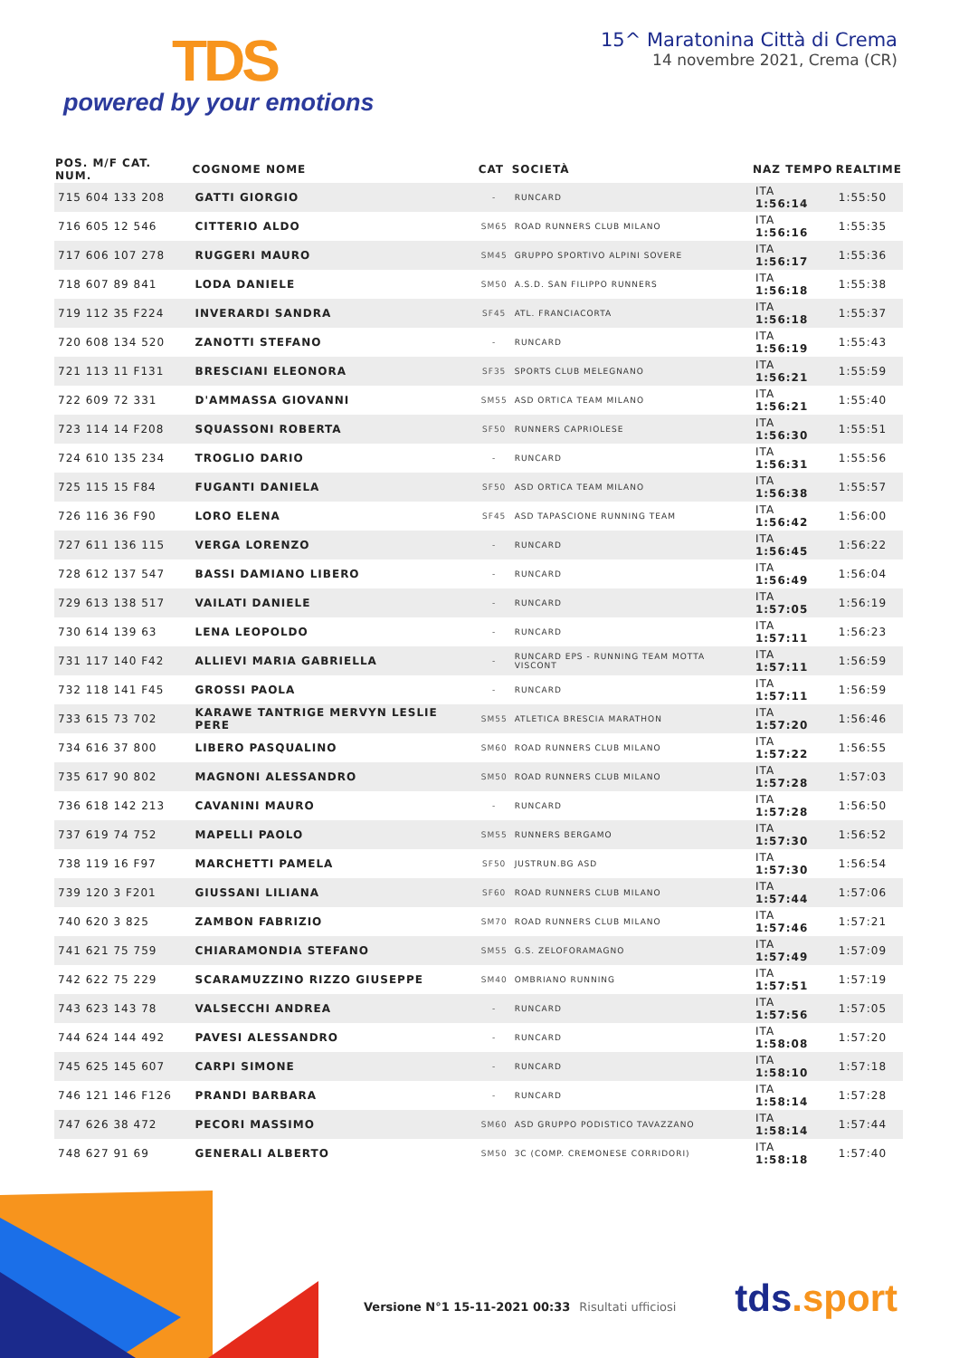TDS
powered by your emotions
15^ Maratonina Città di Crema
14 novembre 2021, Crema (CR)
| POS. M/F CAT. NUM. | COGNOME NOME | CAT | SOCIETÀ | NAZ TEMPO | REALTIME |
| --- | --- | --- | --- | --- | --- |
| 715 604 133 208 | GATTI GIORGIO | - | RUNCARD | ITA 1:56:14 | 1:55:50 |
| 716 605 12 546 | CITTERIO ALDO | SM65 | ROAD RUNNERS CLUB MILANO | ITA 1:56:16 | 1:55:35 |
| 717 606 107 278 | RUGGERI MAURO | SM45 | GRUPPO SPORTIVO ALPINI SOVERE | ITA 1:56:17 | 1:55:36 |
| 718 607 89 841 | LODA DANIELE | SM50 | A.S.D. SAN FILIPPO RUNNERS | ITA 1:56:18 | 1:55:38 |
| 719 112 35 F224 | INVERARDI SANDRA | SF45 | ATL. FRANCIACORTA | ITA 1:56:18 | 1:55:37 |
| 720 608 134 520 | ZANOTTI STEFANO | - | RUNCARD | ITA 1:56:19 | 1:55:43 |
| 721 113 11 F131 | BRESCIANI ELEONORA | SF35 | SPORTS CLUB MELEGNANO | ITA 1:56:21 | 1:55:59 |
| 722 609 72 331 | D'AMMASSA GIOVANNI | SM55 | ASD ORTICA TEAM MILANO | ITA 1:56:21 | 1:55:40 |
| 723 114 14 F208 | SQUASSONI ROBERTA | SF50 | RUNNERS CAPRIOLESE | ITA 1:56:30 | 1:55:51 |
| 724 610 135 234 | TROGLIO DARIO | - | RUNCARD | ITA 1:56:31 | 1:55:56 |
| 725 115 15 F84 | FUGANTI DANIELA | SF50 | ASD ORTICA TEAM MILANO | ITA 1:56:38 | 1:55:57 |
| 726 116 36 F90 | LORO ELENA | SF45 | ASD TAPASCIONE RUNNING TEAM | ITA 1:56:42 | 1:56:00 |
| 727 611 136 115 | VERGA LORENZO | - | RUNCARD | ITA 1:56:45 | 1:56:22 |
| 728 612 137 547 | BASSI DAMIANO LIBERO | - | RUNCARD | ITA 1:56:49 | 1:56:04 |
| 729 613 138 517 | VAILATI DANIELE | - | RUNCARD | ITA 1:57:05 | 1:56:19 |
| 730 614 139 63 | LENA LEOPOLDO | - | RUNCARD | ITA 1:57:11 | 1:56:23 |
| 731 117 140 F42 | ALLIEVI MARIA GABRIELLA | - | RUNCARD EPS - RUNNING TEAM MOTTA VISCONT | ITA 1:57:11 | 1:56:59 |
| 732 118 141 F45 | GROSSI PAOLA | - | RUNCARD | ITA 1:57:11 | 1:56:59 |
| 733 615 73 702 | KARAWE TANTRIGE MERVYN LESLIE PERE | SM55 | ATLETICA BRESCIA MARATHON | ITA 1:57:20 | 1:56:46 |
| 734 616 37 800 | LIBERO PASQUALINO | SM60 | ROAD RUNNERS CLUB MILANO | ITA 1:57:22 | 1:56:55 |
| 735 617 90 802 | MAGNONI ALESSANDRO | SM50 | ROAD RUNNERS CLUB MILANO | ITA 1:57:28 | 1:57:03 |
| 736 618 142 213 | CAVANINI MAURO | - | RUNCARD | ITA 1:57:28 | 1:56:50 |
| 737 619 74 752 | MAPELLI PAOLO | SM55 | RUNNERS BERGAMO | ITA 1:57:30 | 1:56:52 |
| 738 119 16 F97 | MARCHETTI PAMELA | SF50 | JUSTRUN.BG ASD | ITA 1:57:30 | 1:56:54 |
| 739 120 3 F201 | GIUSSANI LILIANA | SF60 | ROAD RUNNERS CLUB MILANO | ITA 1:57:44 | 1:57:06 |
| 740 620 3 825 | ZAMBON FABRIZIO | SM70 | ROAD RUNNERS CLUB MILANO | ITA 1:57:46 | 1:57:21 |
| 741 621 75 759 | CHIARAMONDIA STEFANO | SM55 | G.S. ZELOFORAMAGNO | ITA 1:57:49 | 1:57:09 |
| 742 622 75 229 | SCARAMUZZINO RIZZO GIUSEPPE | SM40 | OMBRIANO RUNNING | ITA 1:57:51 | 1:57:19 |
| 743 623 143 78 | VALSECCHI ANDREA | - | RUNCARD | ITA 1:57:56 | 1:57:05 |
| 744 624 144 492 | PAVESI ALESSANDRO | - | RUNCARD | ITA 1:58:08 | 1:57:20 |
| 745 625 145 607 | CARPI SIMONE | - | RUNCARD | ITA 1:58:10 | 1:57:18 |
| 746 121 146 F126 | PRANDI BARBARA | - | RUNCARD | ITA 1:58:14 | 1:57:28 |
| 747 626 38 472 | PECORI MASSIMO | SM60 | ASD GRUPPO PODISTICO TAVAZZANO | ITA 1:58:14 | 1:57:44 |
| 748 627 91 69 | GENERALI ALBERTO | SM50 | 3C (COMP. CREMONESE CORRIDORI) | ITA 1:58:18 | 1:57:40 |
Versione N°1 15-11-2021 00:33 Risultati ufficiosi
tds.sport